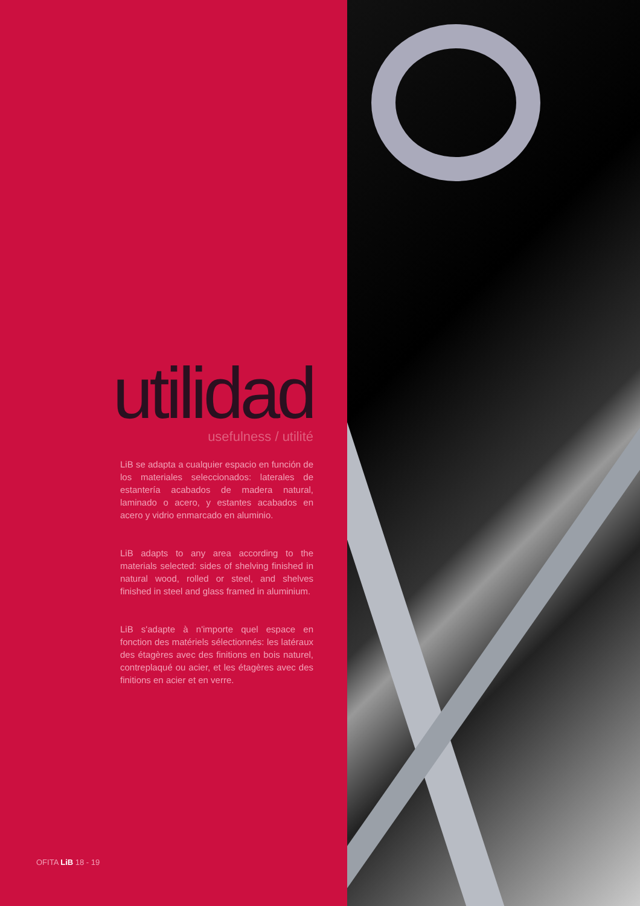utilidad
usefulness / utilité
LiB se adapta a cualquier espacio en función de los materiales seleccionados: laterales de estantería acabados de madera natural, laminado o acero, y estantes acabados en acero y vidrio enmarcado en aluminio.
LiB adapts to any area according to the materials selected: sides of shelving finished in natural wood, rolled or steel, and shelves finished in steel and glass framed in aluminium.
LiB s'adapte à n'importe quel espace en fonction des matériels sélectionnés: les latéraux des étagères avec des finitions en bois naturel, contreplaqué ou acier, et les étagères avec des finitions en acier et en verre.
OFITA LiB 18 - 19